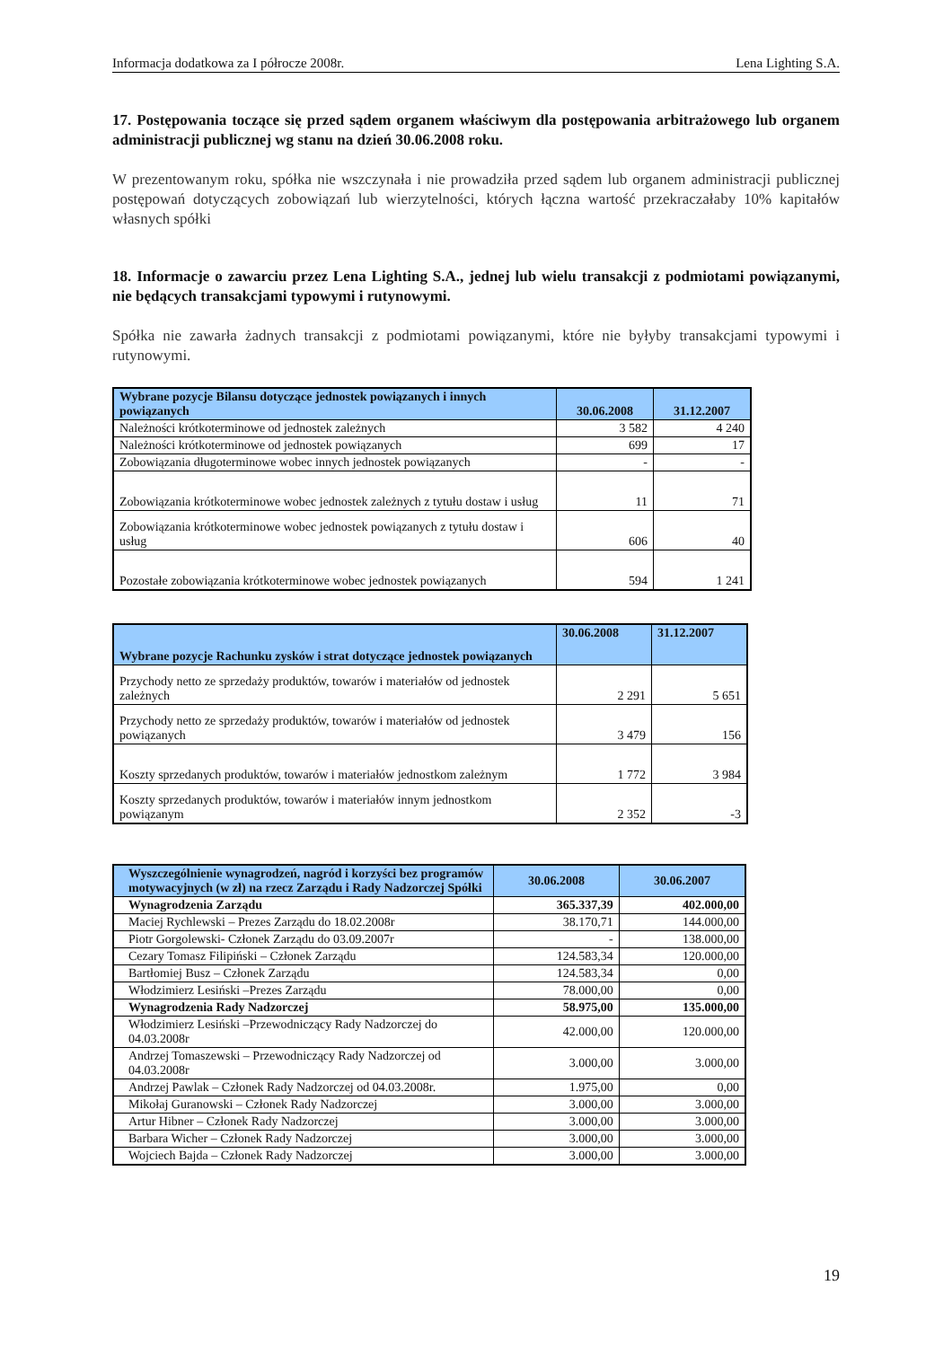Informacja dodatkowa za I półrocze 2008r. Lena Lighting S.A.
17. Postępowania toczące się przed sądem organem właściwym dla postępowania arbitrażowego lub organem administracji publicznej wg stanu na dzień 30.06.2008 roku.
W prezentowanym roku, spółka nie wszczynała i nie prowadziła przed sądem lub organem administracji publicznej postępowań dotyczących zobowiązań lub wierzytelności, których łączna wartość przekraczałaby 10% kapitałów własnych spółki
18. Informacje o zawarciu przez Lena Lighting S.A., jednej lub wielu transakcji z podmiotami powiązanymi, nie będących transakcjami typowymi i rutynowymi.
Spółka nie zawarła żadnych transakcji z podmiotami powiązanymi, które nie byłyby transakcjami typowymi i rutynowymi.
| Wybrane pozycje Bilansu dotyczące jednostek powiązanych i innych powiązanych | 30.06.2008 | 31.12.2007 |
| --- | --- | --- |
| Należności krótkoterminowe od jednostek zależnych | 3 582 | 4 240 |
| Należności krótkoterminowe od jednostek powiązanych | 699 | 17 |
| Zobowiązania długoterminowe wobec innych jednostek powiązanych | - | - |
| Zobowiązania krótkoterminowe wobec jednostek zależnych z tytułu dostaw i usług | 11 | 71 |
| Zobowiązania krótkoterminowe wobec jednostek powiązanych z tytułu dostaw i usług | 606 | 40 |
| Pozostałe zobowiązania krótkoterminowe wobec jednostek powiązanych | 594 | 1 241 |
| Wybrane pozycje Rachunku zysków i strat dotyczące jednostek powiązanych | 30.06.2008 | 31.12.2007 |
| --- | --- | --- |
| Przychody netto ze sprzedaży produktów, towarów i materiałów od jednostek zależnych | 2 291 | 5 651 |
| Przychody netto ze sprzedaży produktów, towarów i materiałów od jednostek powiązanych | 3 479 | 156 |
| Koszty sprzedanych produktów, towarów i materiałów jednostkom zależnym | 1 772 | 3 984 |
| Koszty sprzedanych produktów, towarów i materiałów innym jednostkom powiązanym | 2 352 | -3 |
| Wyszczególnienie wynagrodzeń, nagród i korzyści bez programów motywacyjnych (w zł) na rzecz Zarządu i Rady Nadzorczej Spółki | 30.06.2008 | 30.06.2007 |
| --- | --- | --- |
| Wynagrodzenia Zarządu | 365.337,39 | 402.000,00 |
| Maciej Rychlewski – Prezes Zarządu do 18.02.2008r | 38.170,71 | 144.000,00 |
| Piotr Gorgolewski- Członek Zarządu do 03.09.2007r | - | 138.000,00 |
| Cezary Tomasz Filipiński – Członek Zarządu | 124.583,34 | 120.000,00 |
| Bartłomiej Busz – Członek Zarządu | 124.583,34 | 0,00 |
| Włodzimierz Lesiński –Prezes Zarządu | 78.000,00 | 0,00 |
| Wynagrodzenia Rady Nadzorczej | 58.975,00 | 135.000,00 |
| Włodzimierz Lesiński –Przewodniczący Rady Nadzorczej do 04.03.2008r | 42.000,00 | 120.000,00 |
| Andrzej Tomaszewski – Przewodniczący Rady Nadzorczej od 04.03.2008r | 3.000,00 | 3.000,00 |
| Andrzej Pawlak – Członek Rady Nadzorczej od 04.03.2008r. | 1.975,00 | 0,00 |
| Mikołaj Guranowski – Członek Rady Nadzorczej | 3.000,00 | 3.000,00 |
| Artur Hibner – Członek Rady Nadzorczej | 3.000,00 | 3.000,00 |
| Barbara Wicher – Członek Rady Nadzorczej | 3.000,00 | 3.000,00 |
| Wojciech Bajda – Członek Rady Nadzorczej | 3.000,00 | 3.000,00 |
19